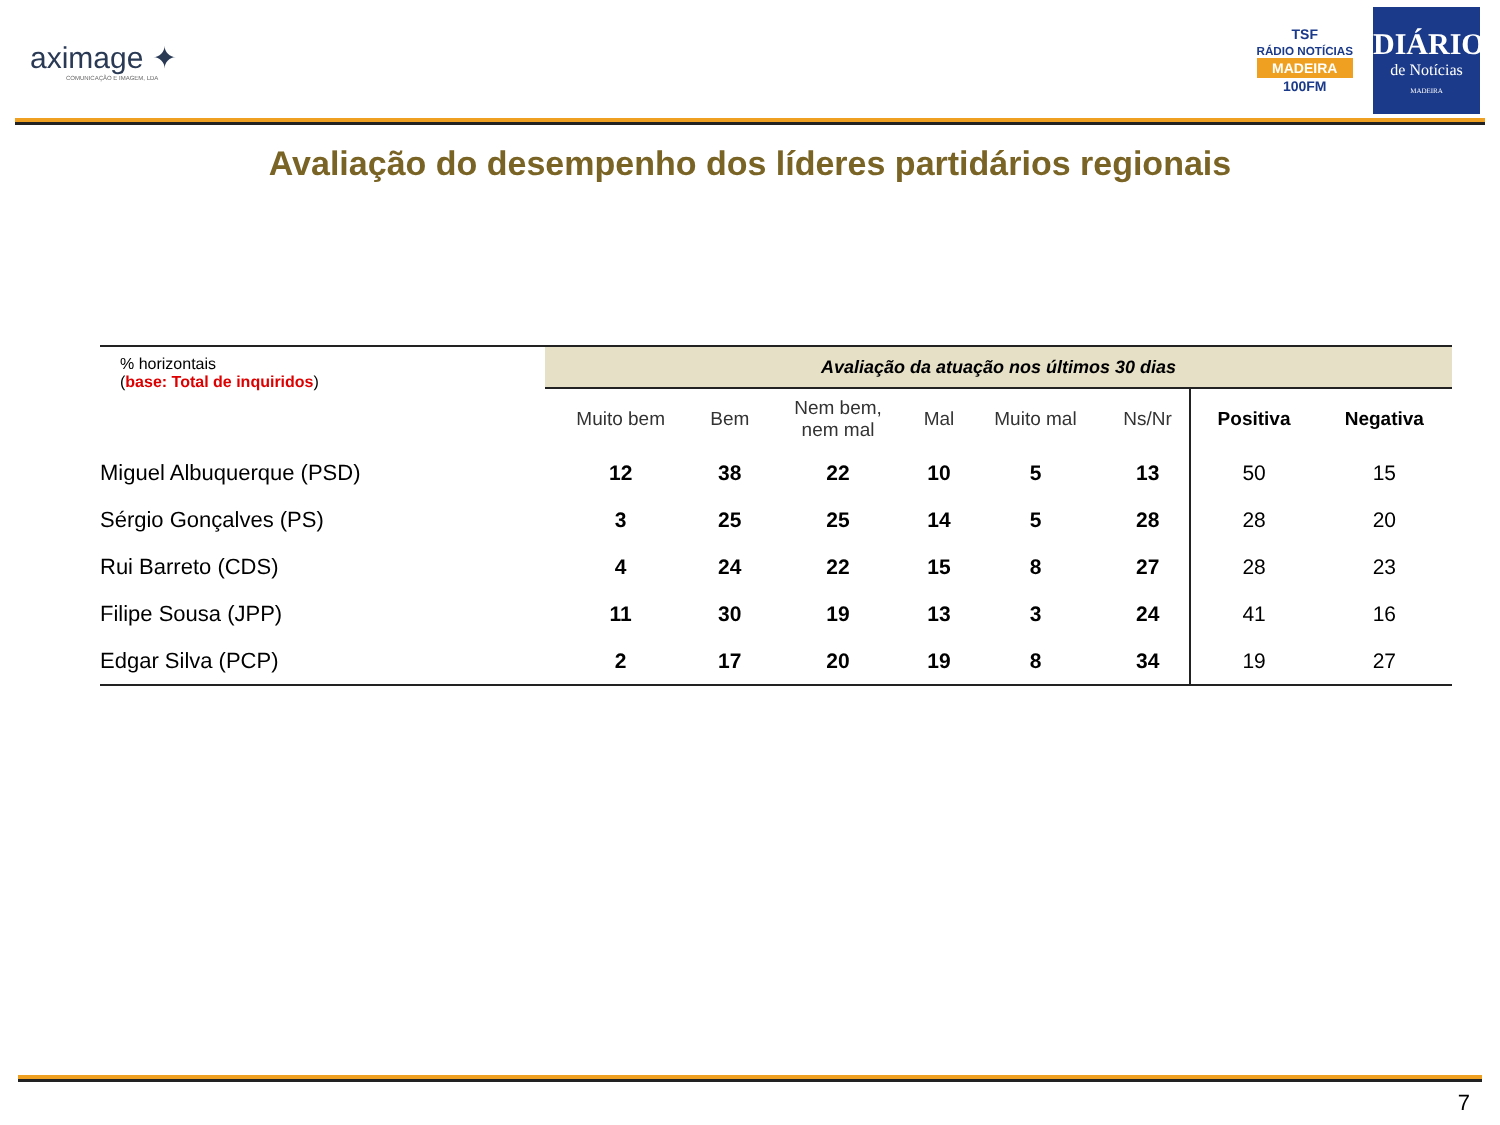aximage ✦
COMUNICAÇÃO E IMAGEM, LDA
TSF
RÁDIO NOTÍCIAS
MADEIRA
100FM
DIÁRIO
de Notícias
MADEIRA
Avaliação do desempenho dos líderes partidários regionais
| % horizontais ( base: Total de inquiridos ) | Avaliação da atuação nos últimos 30 dias | | | | | | | |
| | Muito bem | Bem | Nem bem, nem mal | Mal | Muito mal | Ns/Nr | Positiva | Negativa |
| Miguel Albuquerque (PSD) | 12 | 38 | 22 | 10 | 5 | 13 | 50 | 15 |
| Sérgio Gonçalves (PS) | 3 | 25 | 25 | 14 | 5 | 28 | 28 | 20 |
| Rui Barreto (CDS) | 4 | 24 | 22 | 15 | 8 | 27 | 28 | 23 |
| Filipe Sousa (JPP) | 11 | 30 | 19 | 13 | 3 | 24 | 41 | 16 |
| Edgar Silva (PCP) | 2 | 17 | 20 | 19 | 8 | 34 | 19 | 27 |
7